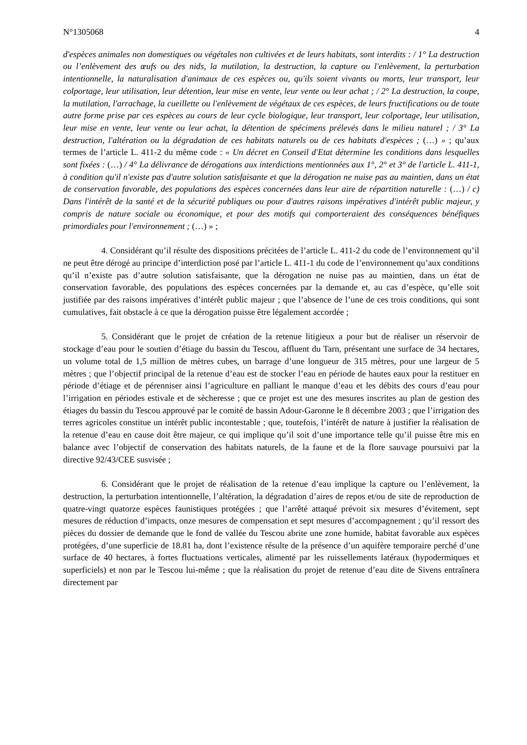N°1305068 4
d'espèces animales non domestiques ou végétales non cultivées et de leurs habitats, sont interdits : / 1° La destruction ou l’enlèvement des œufs ou des nids, la mutilation, la destruction, la capture ou l'enlèvement, la perturbation intentionnelle, la naturalisation d'animaux de ces espèces ou, qu'ils soient vivants ou morts, leur transport, leur colportage, leur utilisation, leur détention, leur mise en vente, leur vente ou leur achat ; / 2° La destruction, la coupe, la mutilation, l'arrachage, la cueillette ou l'enlèvement de végétaux de ces espèces, de leurs fructifications ou de toute autre forme prise par ces espèces au cours de leur cycle biologique, leur transport, leur colportage, leur utilisation, leur mise en vente, leur vente ou leur achat, la détention de spécimens prélevés dans le milieu naturel ; / 3° La destruction, l'altération ou la dégradation de ces habitats naturels ou de ces habitats d'espèces ; (…) » ; qu’aux termes de l’article L. 411-2 du même code : « Un décret en Conseil d'Etat détermine les conditions dans lesquelles sont fixées : (…) / 4° La délivrance de dérogations aux interdictions mentionnées aux 1°, 2° et 3° de l'article L. 411-1, à condition qu'il n'existe pas d'autre solution satisfaisante et que la dérogation ne nuise pas au maintien, dans un état de conservation favorable, des populations des espèces concernées dans leur aire de répartition naturelle : (…) / c) Dans l'intérêt de la santé et de la sécurité publiques ou pour d'autres raisons impératives d'intérêt public majeur, y compris de nature sociale ou économique, et pour des motifs qui comporteraient des conséquences bénéfiques primordiales pour l'environnement ; (…) » ;
4. Considérant qu’il résulte des dispositions précitées de l’article L. 411-2 du code de l’environnement qu’il ne peut être dérogé au principe d’interdiction posé par l’article L. 411-1 du code de l’environnement qu’aux conditions qu’il n’existe pas d’autre solution satisfaisante, que la dérogation ne nuise pas au maintien, dans un état de conservation favorable, des populations des espèces concernées par la demande et, au cas d’espèce, qu’elle soit justifiée par des raisons impératives d’intérêt public majeur ; que l’absence de l’une de ces trois conditions, qui sont cumulatives, fait obstacle à ce que la dérogation puisse être légalement accordée ;
5. Considérant que le projet de création de la retenue litigieux a pour but de réaliser un réservoir de stockage d’eau pour le soutien d’étiage du bassin du Tescou, affluent du Tarn, présentant une surface de 34 hectares, un volume total de 1,5 million de mètres cubes, un barrage d’une longueur de 315 mètres, pour une largeur de 5 mètres ; que l’objectif principal de la retenue d’eau est de stocker l’eau en période de hautes eaux pour la restituer en période d’étiage et de pérenniser ainsi l’agriculture en palliant le manque d’eau et les débits des cours d’eau pour l’irrigation en périodes estivale et de sècheresse ; que ce projet est une des mesures inscrites au plan de gestion des étiages du bassin du Tescou approuvé par le comité de bassin Adour-Garonne le 8 décembre 2003 ; que l’irrigation des terres agricoles constitue un intérêt public incontestable ; que, toutefois, l’intérêt de nature à justifier la réalisation de la retenue d’eau en cause doit être majeur, ce qui implique qu’il soit d’une importance telle qu’il puisse être mis en balance avec l’objectif de conservation des habitats naturels, de la faune et de la flore sauvage poursuivi par la directive 92/43/CEE susvisée ;
6. Considérant que le projet de réalisation de la retenue d’eau implique la capture ou l’enlèvement, la destruction, la perturbation intentionnelle, l’altération, la dégradation d’aires de repos et/ou de site de reproduction de quatre-vingt quatorze espèces faunistiques protégées ; que l’arrêté attaqué prévoit six mesures d’évitement, sept mesures de réduction d’impacts, onze mesures de compensation et sept mesures d’accompagnement ; qu’il ressort des pièces du dossier de demande que le fond de vallée du Tescou abrite une zone humide, habitat favorable aux espèces protégées, d’une superficie de 18.81 ha, dont l’existence résulte de la présence d’un aquifère temporaire perché d’une surface de 40 hectares, à fortes fluctuations verticales, alimenté par les ruissellements latéraux (hypodermiques et superficiels) et non par le Tescou lui-même ; que la réalisation du projet de retenue d’eau dite de Sivens entraînera directement par